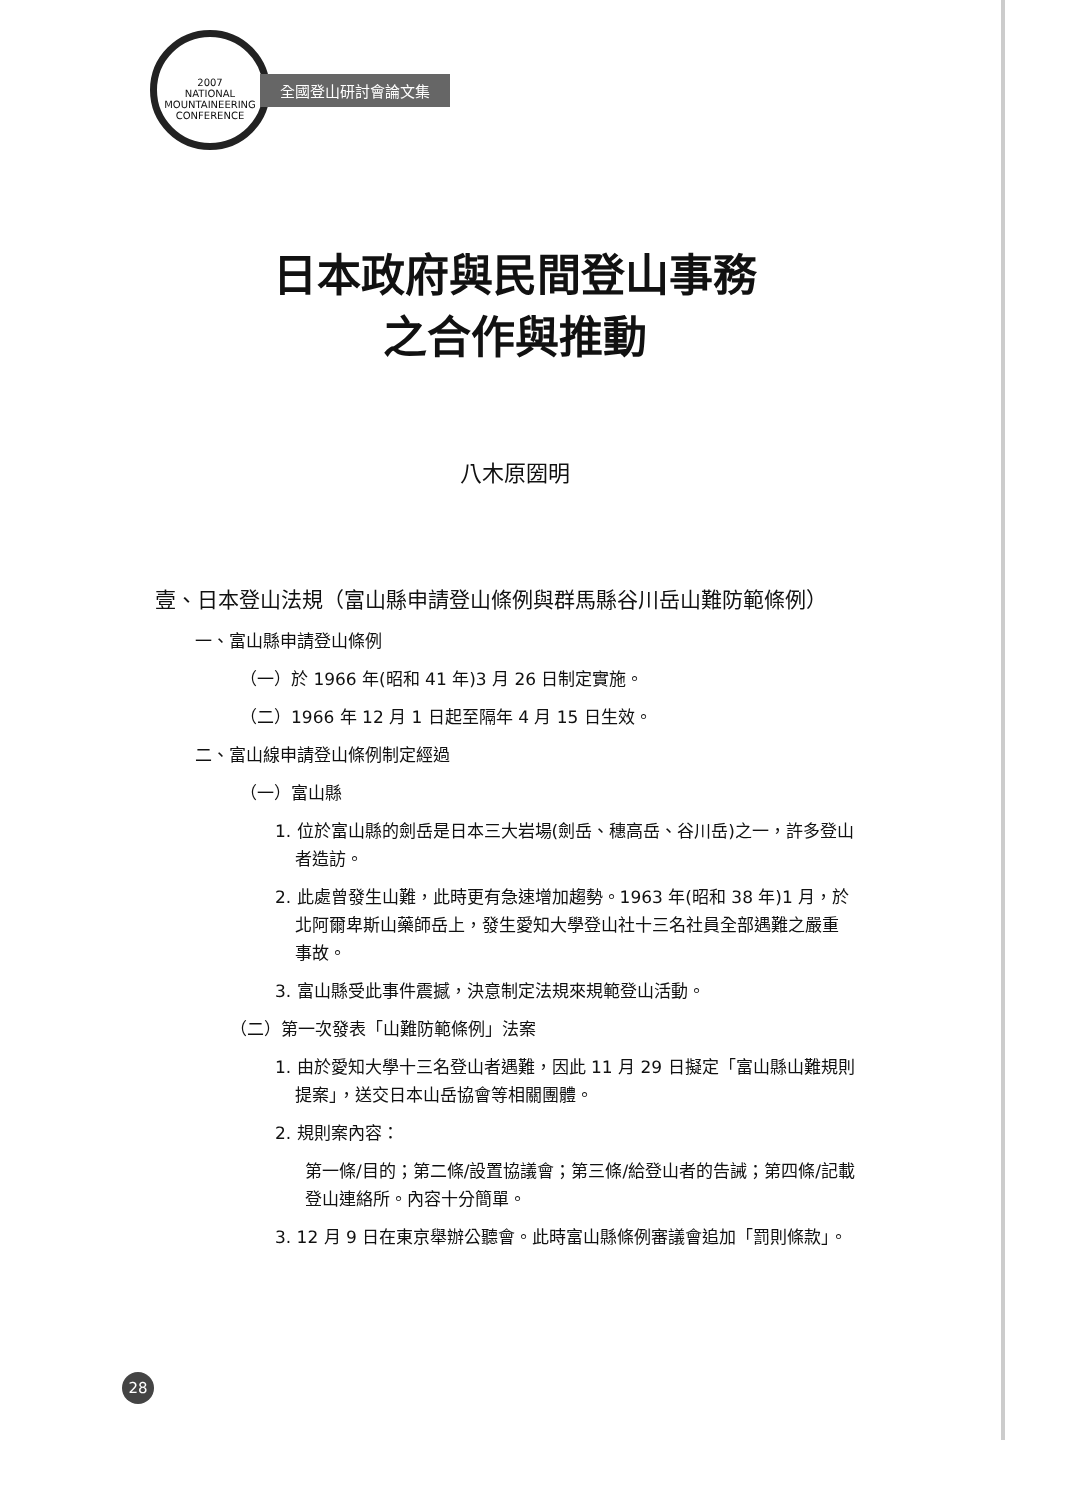2007
NATIONAL MOUNTAINEERING CONFERENCE
全國登山研討會論文集
日本政府與民間登山事務
之合作與推動
八木原圀明
壹、日本登山法規（富山縣申請登山條例與群馬縣谷川岳山難防範條例）
一、富山縣申請登山條例
（一）於 1966 年(昭和 41 年)3 月 26 日制定實施。
（二）1966 年 12 月 1 日起至隔年 4 月 15 日生效。
二、富山線申請登山條例制定經過
（一）富山縣
1. 位於富山縣的劍岳是日本三大岩場(劍岳、穗高岳、谷川岳)之一，許多登山者造訪。
2. 此處曾發生山難，此時更有急速增加趨勢。1963 年(昭和 38 年)1 月，於北阿爾卑斯山藥師岳上，發生愛知大學登山社十三名社員全部遇難之嚴重事故。
3. 富山縣受此事件震撼，決意制定法規來規範登山活動。
（二）第一次發表「山難防範條例」法案
1. 由於愛知大學十三名登山者遇難，因此 11 月 29 日擬定「富山縣山難規則提案」，送交日本山岳協會等相關團體。
2. 規則案內容：
第一條/目的；第二條/設置協議會；第三條/給登山者的告誡；第四條/記載登山連絡所。內容十分簡單。
3. 12 月 9 日在東京舉辦公聽會。此時富山縣條例審議會追加「罰則條款」。
28